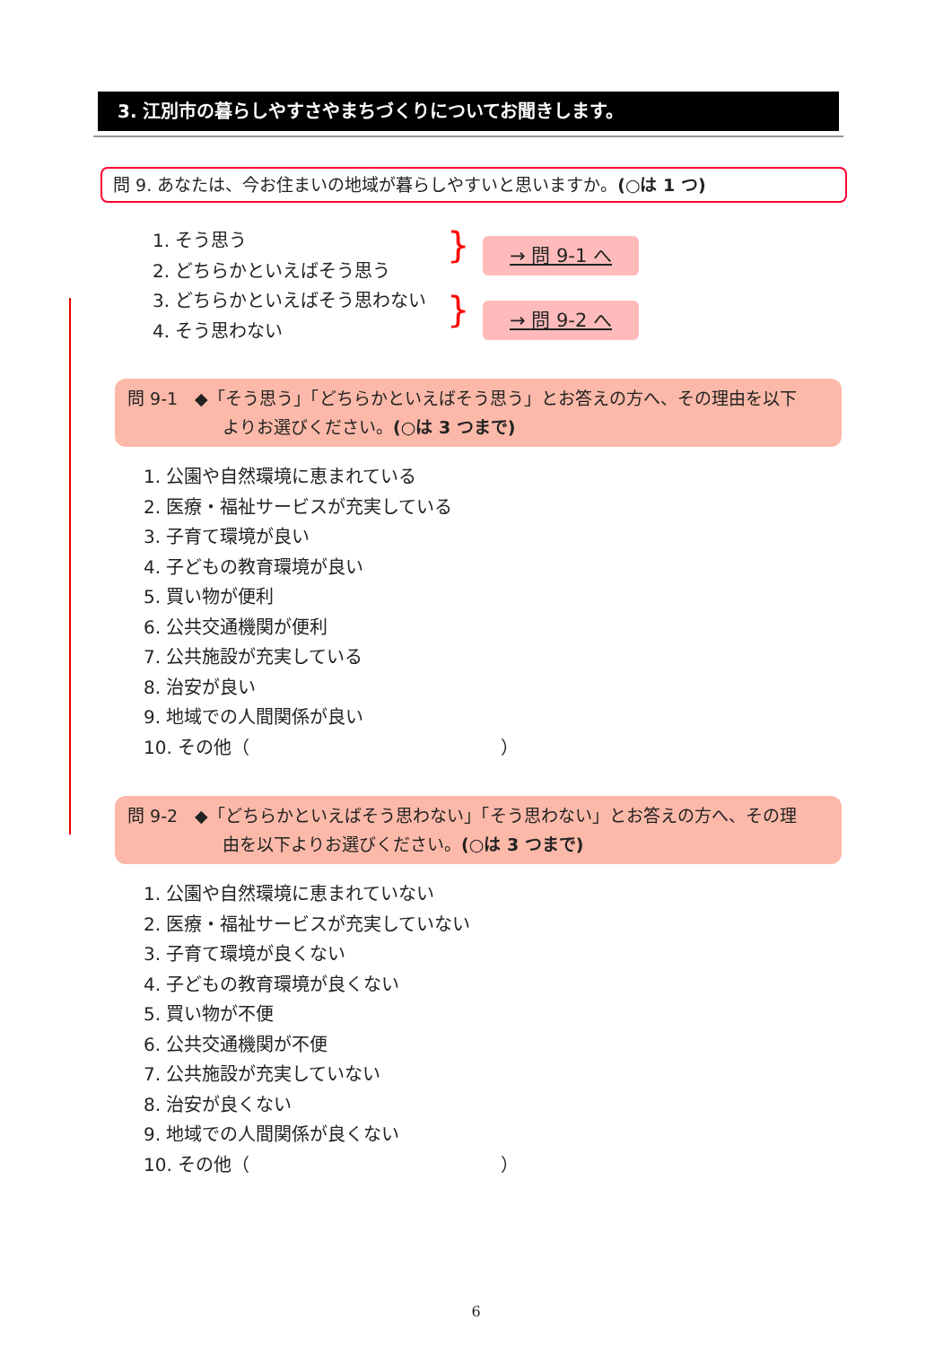3. 江別市の暮らしやすさやまちづくりについてお聞きします。
問 9. あなたは、今お住まいの地域が暮らしやすいと思いますか。(○は 1 つ)
1. そう思う
2. どちらかといえばそう思う
3. どちらかといえばそう思わない
4. そう思わない
}
}
→ 問 9-1 へ
→ 問 9-2 へ
問 9-1　◆「そう思う」「どちらかといえばそう思う」とお答えの方へ、その理由を以下
よりお選びください。(○は 3 つまで)
1. 公園や自然環境に恵まれている
2. 医療・福祉サービスが充実している
3. 子育て環境が良い
4. 子どもの教育環境が良い
5. 買い物が便利
6. 公共交通機関が便利
7. 公共施設が充実している
8. 治安が良い
9. 地域での人間関係が良い
10. その他（ ）
問 9-2　◆「どちらかといえばそう思わない」「そう思わない」とお答えの方へ、その理
由を以下よりお選びください。(○は 3 つまで)
1. 公園や自然環境に恵まれていない
2. 医療・福祉サービスが充実していない
3. 子育て環境が良くない
4. 子どもの教育環境が良くない
5. 買い物が不便
6. 公共交通機関が不便
7. 公共施設が充実していない
8. 治安が良くない
9. 地域での人間関係が良くない
10. その他（ ）
6